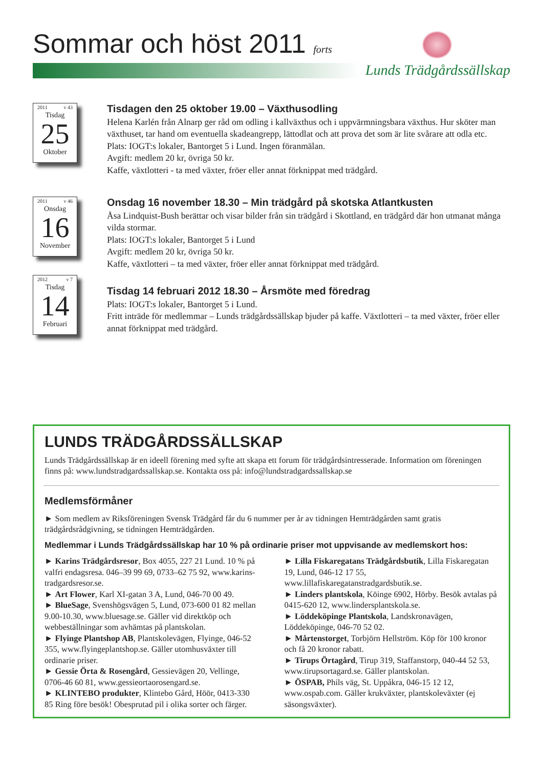Sommar och höst 2011 forts
Lunds Trädgårdssällskap
2011 v 43
Tisdag
25
Oktober
Tisdagen den 25 oktober 19.00 – Växthusodling
Helena Karlén från Alnarp ger råd om odling i kallväxthus och i uppvärmningsbara växthus. Hur sköter man växthuset, tar hand om eventuella skadeangrepp, lättodlat och att prova det som är lite svårare att odla etc.
Plats: IOGT:s lokaler, Bantorget 5 i Lund. Ingen föranmälan.
Avgift: medlem 20 kr, övriga 50 kr.
Kaffe, växtlotteri - ta med växter, fröer eller annat förknippat med trädgård.
2011 v 46
Onsdag
16
November
Onsdag 16 november 18.30 – Min trädgård på skotska Atlantkusten
Åsa Lindquist-Bush berättar och visar bilder från sin trädgård i Skottland, en trädgård där hon utmanat många vilda stormar.
Plats: IOGT:s lokaler, Bantorget 5 i Lund
Avgift: medlem 20 kr, övriga 50 kr.
Kaffe, växtlotteri – ta med växter, fröer eller annat förknippat med trädgård.
2012 v 7
Tisdag
14
Februari
Tisdag 14 februari 2012 18.30 – Årsmöte med föredrag
Plats: IOGT:s lokaler, Bantorget 5 i Lund.
Fritt inträde för medlemmar – Lunds trädgårdssällskap bjuder på kaffe. Växtlotteri – ta med växter, fröer eller annat förknippat med trädgård.
LUNDS TRÄDGÅRDSSÄLLSKAP
Lunds Trädgårdssällskap är en ideell förening med syfte att skapa ett forum för trädgårdsintresserade. Information om föreningen finns på: www.lundstradgardssallskap.se. Kontakta oss på: info@lundstradgardssallskap.se
Medlemsförmåner
► Som medlem av Riksföreningen Svensk Trädgård får du 6 nummer per år av tidningen Hemträdgården samt gratis trädgårdsrådgivning, se tidningen Hemträdgården.
Medlemmar i Lunds Trädgårdssällskap har 10 % på ordinarie priser mot uppvisande av medlemskort hos:
► Karins Trädgårdsresor, Box 4055, 227 21 Lund. 10 % på valfri endagsresa. 046–39 99 69, 0733–62 75 92, www.karins-tradgardsresor.se.
► Art Flower, Karl XI-gatan 3 A, Lund, 046-70 00 49.
► BlueSage, Svenshögsvägen 5, Lund, 073-600 01 82 mellan 9.00-10.30, www.bluesage.se. Gäller vid direktköp och webbeställningar som avhämtas på plantskolan.
► Flyinge Plantshop AB, Plantskolevägen, Flyinge, 046-52 355, www.flyingeplantshop.se. Gäller utomhusväxter till ordinarie priser.
► Gessie Örta & Rosengård, Gessievägen 20, Vellinge, 0706-46 60 81, www.gessieortaorosengard.se.
► KLINTEBO produkter, Klintebo Gård, Höör, 0413-330 85 Ring före besök! Obesprutad pil i olika sorter och färger.
► Lilla Fiskaregatans Trädgårdsbutik, Lilla Fiskaregatan 19, Lund, 046-12 17 55, www.lillafiskaregatanstradgardsbutik.se.
► Linders plantskola, Köinge 6902, Hörby. Besök avtalas på 0415-620 12, www.lindersplantskola.se.
► Löddeköpinge Plantskola, Landskronavägen, Löddeköpinge, 046-70 52 02.
► Mårtenstorget, Torbjörn Hellström. Köp för 100 kronor och få 20 kronor rabatt.
► Tirups Örtagård, Tirup 319, Staffanstorp, 040-44 52 53, www.tirupsortagard.se. Gäller plantskolan.
► ÖSPAB, Phils väg, St. Uppåkra, 046-15 12 12, www.ospab.com. Gäller krukväxter, plantskoleväxter (ej säsongsväxter).